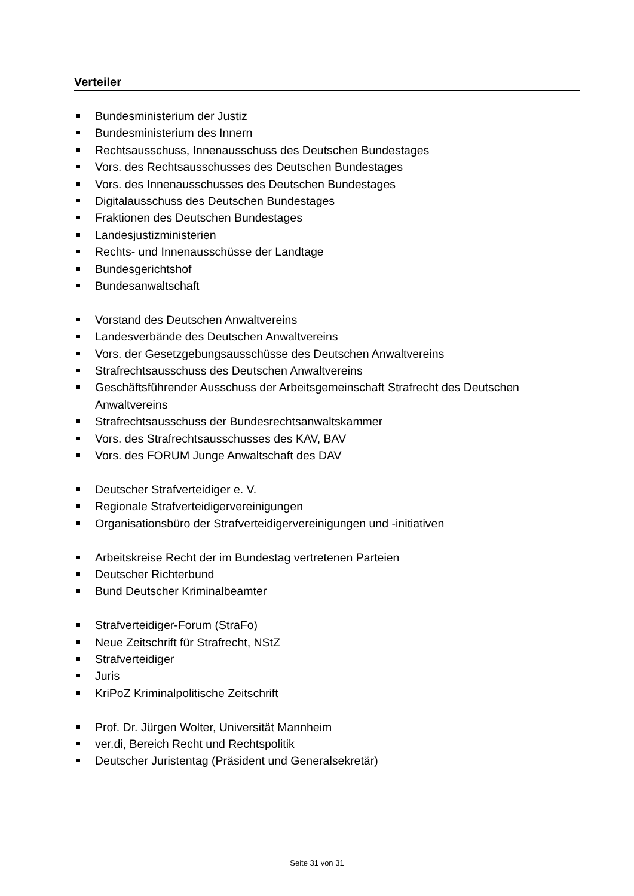Verteiler
Bundesministerium der Justiz
Bundesministerium des Innern
Rechtsausschuss, Innenausschuss des Deutschen Bundestages
Vors. des Rechtsausschusses des Deutschen Bundestages
Vors. des Innenausschusses des Deutschen Bundestages
Digitalausschuss des Deutschen Bundestages
Fraktionen des Deutschen Bundestages
Landesjustizministerien
Rechts- und Innenausschüsse der Landtage
Bundesgerichtshof
Bundesanwaltschaft
Vorstand des Deutschen Anwaltvereins
Landesverbände des Deutschen Anwaltvereins
Vors. der Gesetzgebungsausschüsse des Deutschen Anwaltvereins
Strafrechtsausschuss des Deutschen Anwaltvereins
Geschäftsführender Ausschuss der Arbeitsgemeinschaft Strafrecht des Deutschen Anwaltvereins
Strafrechtsausschuss der Bundesrechtsanwaltskammer
Vors. des Strafrechtsausschusses des KAV, BAV
Vors. des FORUM Junge Anwaltschaft des DAV
Deutscher Strafverteidiger e. V.
Regionale Strafverteidigervereinigungen
Organisationsbüro der Strafverteidigervereinigungen und -initiativen
Arbeitskreise Recht der im Bundestag vertretenen Parteien
Deutscher Richterbund
Bund Deutscher Kriminalbeamter
Strafverteidiger-Forum (StraFo)
Neue Zeitschrift für Strafrecht, NStZ
Strafverteidiger
Juris
KriPoZ Kriminalpolitische Zeitschrift
Prof. Dr. Jürgen Wolter, Universität Mannheim
ver.di, Bereich Recht und Rechtspolitik
Deutscher Juristentag (Präsident und Generalsekretär)
Seite 31 von 31